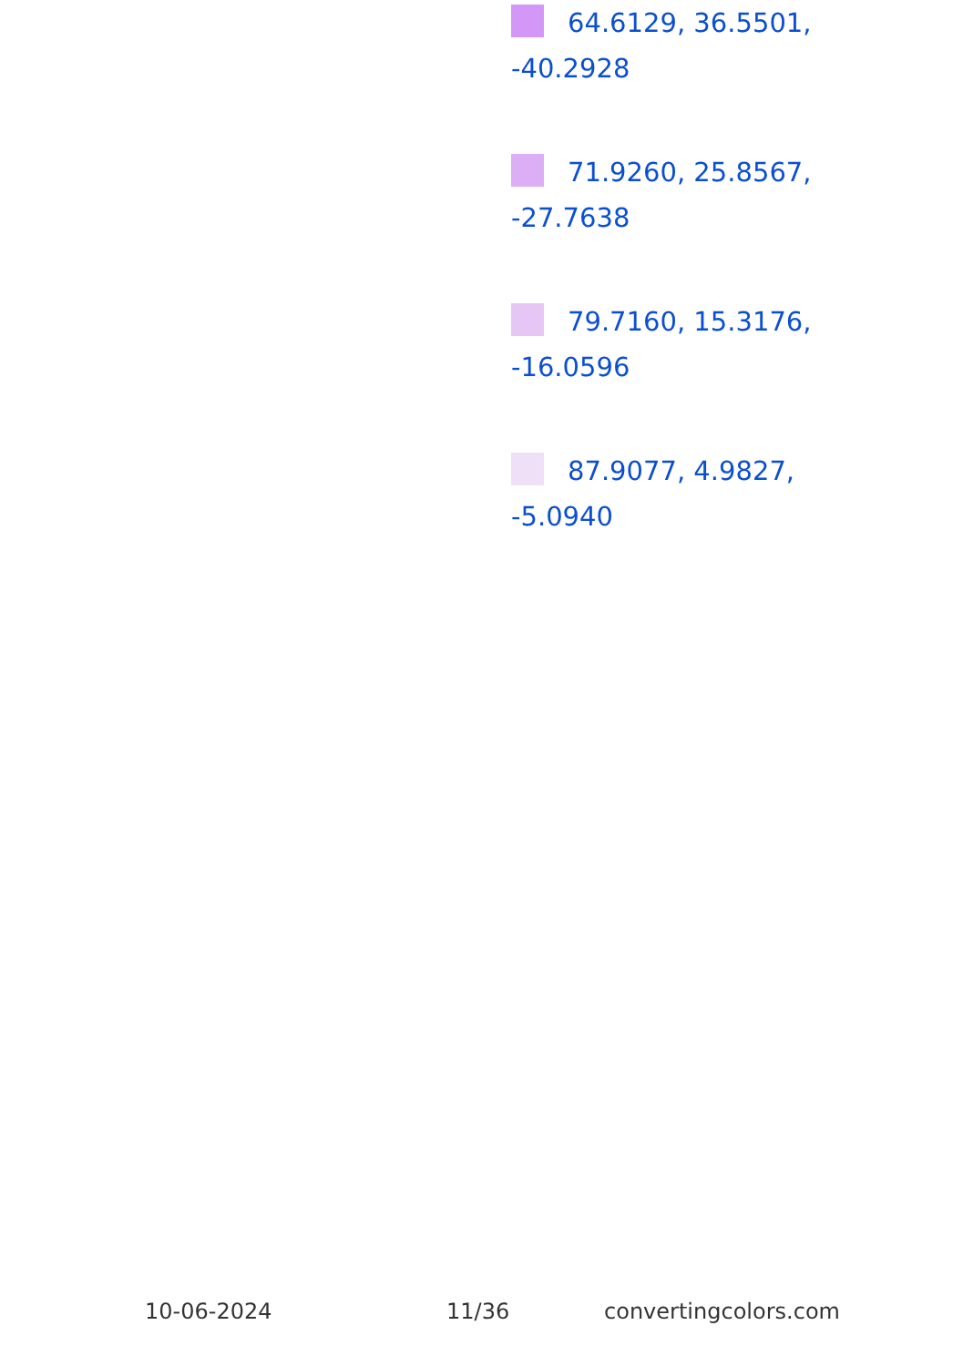64.6129, 36.5501, -40.2928
71.9260, 25.8567, -27.7638
79.7160, 15.3176, -16.0596
87.9077, 4.9827, -5.0940
10-06-2024 11/36 convertingcolors.com